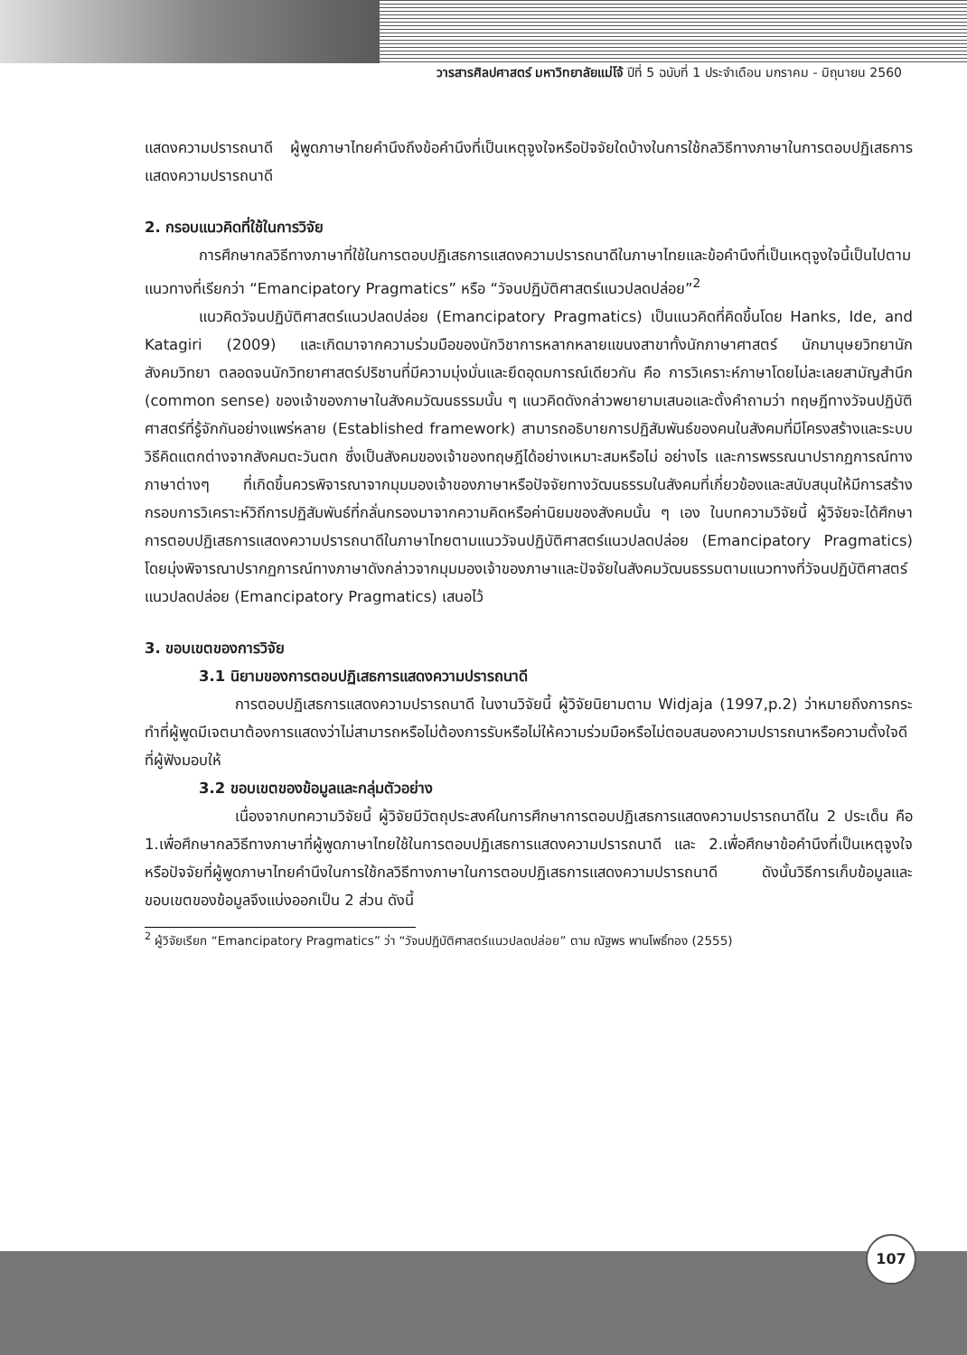วารสารศิลปศาสตร์ มหาวิทยาลัยแม่โจ้ ปีที่ 5 ฉบับที่ 1 ประจำเดือน มกราคม - มิถุนายน 2560
แสดงความปรารถนาดี ผู้พูดภาษาไทยคำนึงถึงข้อคำนึงที่เป็นเหตุจูงใจหรือปัจจัยใดบ้างในการใช้กลวิธีทางภาษาในการตอบปฏิเสธการแสดงความปรารถนาดี
2. กรอบแนวคิดที่ใช้ในการวิจัย
การศึกษากลวิธีทางภาษาที่ใช้ในการตอบปฏิเสธการแสดงความปรารถนาดีในภาษาไทยและข้อคำนึงที่เป็นเหตุจูงใจนี้เป็นไปตามแนวทางที่เรียกว่า “Emancipatory Pragmatics” หรือ “วัจนปฏิบัติศาสตร์แนวปลดปล่อย”<sup>2</sup>
แนวคิดวัจนปฏิบัติศาสตร์แนวปลดปล่อย (Emancipatory Pragmatics) เป็นแนวคิดที่คิดขึ้นโดย Hanks, Ide, and Katagiri (2009) และเกิดมาจากความร่วมมือของนักวิชาการหลากหลายแขนงสาขาทั้งนักภาษาศาสตร์ นักมานุษยวิทยานักสังคมวิทยา ตลอดจนนักวิทยาศาสตร์ปริชานที่มีความมุ่งมั่นและยึดอุดมการณ์เดียวกัน คือ การวิเคราะห์ภาษาโดยไม่ละเลยสามัญสำนึก (common sense) ของเจ้าของภาษาในสังคมวัฒนธรรมนั้น ๆ แนวคิดดังกล่าวพยายามเสนอและตั้งคำถามว่า ทฤษฎีทางวัจนปฏิบัติศาสตร์ที่รู้จักกันอย่างแพร่หลาย (Established framework) สามารถอธิบายการปฏิสัมพันธ์ของคนในสังคมที่มีโครงสร้างและระบบวิธีคิดแตกต่างจากสังคมตะวันตก ซึ่งเป็นสังคมของเจ้าของทฤษฎีได้อย่างเหมาะสมหรือไม่ อย่างไร และการพรรณนาปรากฏการณ์ทางภาษาต่างๆ ที่เกิดขึ้นควรพิจารณาจากมุมมองเจ้าของภาษาหรือปัจจัยทางวัฒนธรรมในสังคมที่เกี่ยวข้องและสนับสนุนให้มีการสร้างกรอบการวิเคราะห์วิถีการปฏิสัมพันธ์ที่กลั่นกรองมาจากความคิดหรือค่านิยมของสังคมนั้น ๆ เอง ในบทความวิจัยนี้ ผู้วิจัยจะได้ศึกษาการตอบปฏิเสธการแสดงความปรารถนาดีในภาษาไทยตามแนววัจนปฏิบัติศาสตร์แนวปลดปล่อย (Emancipatory Pragmatics) โดยมุ่งพิจารณาปรากฏการณ์ทางภาษาดังกล่าวจากมุมมองเจ้าของภาษาและปัจจัยในสังคมวัฒนธรรมตามแนวทางที่วัจนปฏิบัติศาสตร์แนวปลดปล่อย (Emancipatory Pragmatics) เสนอไว้
3. ขอบเขตของการวิจัย
3.1 นิยามของการตอบปฏิเสธการแสดงความปรารถนาดี
การตอบปฏิเสธการแสดงความปรารถนาดี ในงานวิจัยนี้ ผู้วิจัยนิยามตาม Widjaja (1997,p.2) ว่าหมายถึงการกระทำที่ผู้พูดมีเจตนาต้องการแสดงว่าไม่สามารถหรือไม่ต้องการรับหรือไม่ให้ความร่วมมือหรือไม่ตอบสนองความปรารถนาหรือความตั้งใจดีที่ผู้ฟังมอบให้
3.2 ขอบเขตของข้อมูลและกลุ่มตัวอย่าง
เนื่องจากบทความวิจัยนี้ ผู้วิจัยมีวัตถุประสงค์ในการศึกษาการตอบปฏิเสธการแสดงความปรารถนาดีใน 2 ประเด็น คือ 1.เพื่อศึกษากลวิธีทางภาษาที่ผู้พูดภาษาไทยใช้ในการตอบปฏิเสธการแสดงความปรารถนาดี และ 2.เพื่อศึกษาข้อคำนึงที่เป็นเหตุจูงใจหรือปัจจัยที่ผู้พูดภาษาไทยคำนึงในการใช้กลวิธีทางภาษาในการตอบปฏิเสธการแสดงความปรารถนาดี ดังนั้นวิธีการเก็บข้อมูลและขอบเขตของข้อมูลจึงแบ่งออกเป็น 2 ส่วน ดังนี้
<sup>2</sup> ผู้วิจัยเรียก “Emancipatory Pragmatics” ว่า “วัจนปฏิบัติศาสตร์แนวปลดปล่อย” ตาม ณัฐพร พานโพธิ์ทอง (2555)
107